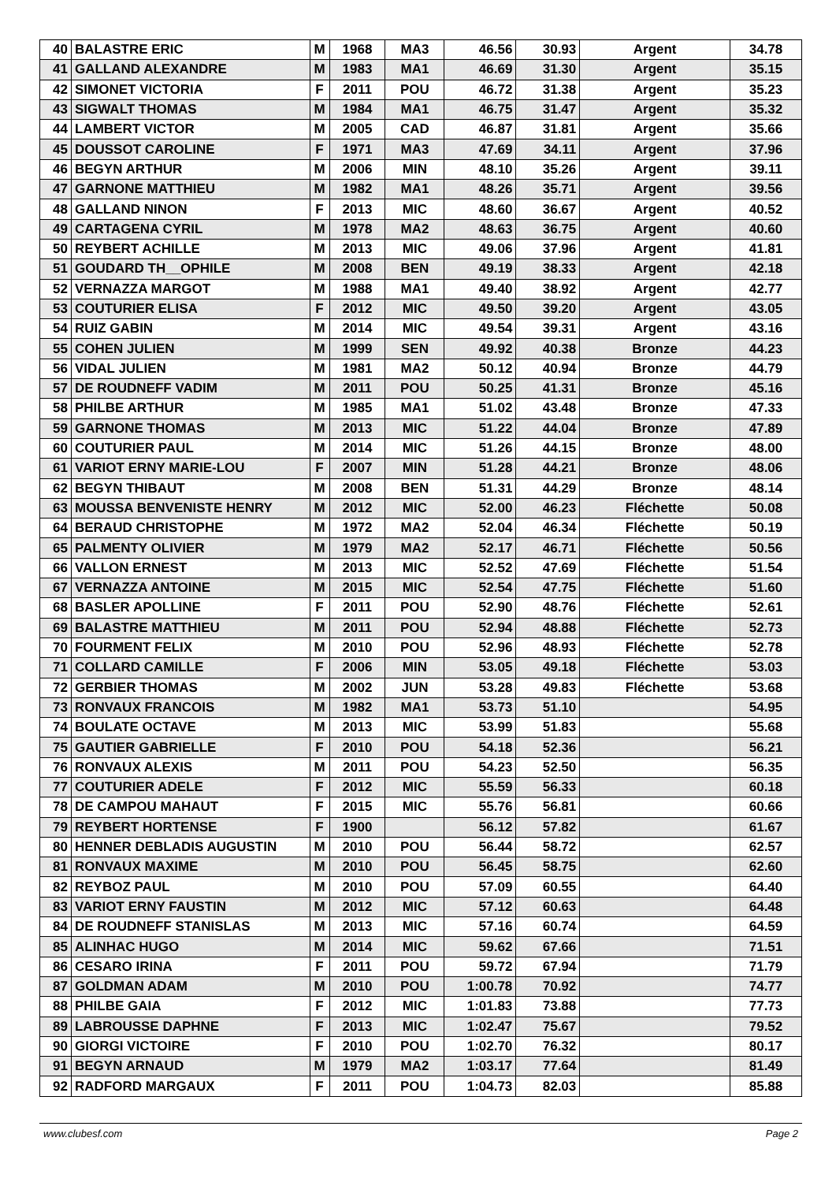| 40 | BALASTRE ERIC | M | 1968 | MA3 | 46.56 | 30.93 | Argent | 34.78 |
| 41 | GALLAND ALEXANDRE | M | 1983 | MA1 | 46.69 | 31.30 | Argent | 35.15 |
| 42 | SIMONET VICTORIA | F | 2011 | POU | 46.72 | 31.38 | Argent | 35.23 |
| 43 | SIGWALT THOMAS | M | 1984 | MA1 | 46.75 | 31.47 | Argent | 35.32 |
| 44 | LAMBERT VICTOR | M | 2005 | CAD | 46.87 | 31.81 | Argent | 35.66 |
| 45 | DOUSSOT CAROLINE | F | 1971 | MA3 | 47.69 | 34.11 | Argent | 37.96 |
| 46 | BEGYN ARTHUR | M | 2006 | MIN | 48.10 | 35.26 | Argent | 39.11 |
| 47 | GARNONE MATTHIEU | M | 1982 | MA1 | 48.26 | 35.71 | Argent | 39.56 |
| 48 | GALLAND NINON | F | 2013 | MIC | 48.60 | 36.67 | Argent | 40.52 |
| 49 | CARTAGENA CYRIL | M | 1978 | MA2 | 48.63 | 36.75 | Argent | 40.60 |
| 50 | REYBERT ACHILLE | M | 2013 | MIC | 49.06 | 37.96 | Argent | 41.81 |
| 51 | GOUDARD TH__OPHILE | M | 2008 | BEN | 49.19 | 38.33 | Argent | 42.18 |
| 52 | VERNAZZA MARGOT | M | 1988 | MA1 | 49.40 | 38.92 | Argent | 42.77 |
| 53 | COUTURIER ELISA | F | 2012 | MIC | 49.50 | 39.20 | Argent | 43.05 |
| 54 | RUIZ GABIN | M | 2014 | MIC | 49.54 | 39.31 | Argent | 43.16 |
| 55 | COHEN JULIEN | M | 1999 | SEN | 49.92 | 40.38 | Bronze | 44.23 |
| 56 | VIDAL JULIEN | M | 1981 | MA2 | 50.12 | 40.94 | Bronze | 44.79 |
| 57 | DE ROUDNEFF VADIM | M | 2011 | POU | 50.25 | 41.31 | Bronze | 45.16 |
| 58 | PHILBE ARTHUR | M | 1985 | MA1 | 51.02 | 43.48 | Bronze | 47.33 |
| 59 | GARNONE THOMAS | M | 2013 | MIC | 51.22 | 44.04 | Bronze | 47.89 |
| 60 | COUTURIER PAUL | M | 2014 | MIC | 51.26 | 44.15 | Bronze | 48.00 |
| 61 | VARIOT ERNY MARIE-LOU | F | 2007 | MIN | 51.28 | 44.21 | Bronze | 48.06 |
| 62 | BEGYN THIBAUT | M | 2008 | BEN | 51.31 | 44.29 | Bronze | 48.14 |
| 63 | MOUSSA BENVENISTE HENRY | M | 2012 | MIC | 52.00 | 46.23 | Fléchette | 50.08 |
| 64 | BERAUD CHRISTOPHE | M | 1972 | MA2 | 52.04 | 46.34 | Fléchette | 50.19 |
| 65 | PALMENTY OLIVIER | M | 1979 | MA2 | 52.17 | 46.71 | Fléchette | 50.56 |
| 66 | VALLON ERNEST | M | 2013 | MIC | 52.52 | 47.69 | Fléchette | 51.54 |
| 67 | VERNAZZA ANTOINE | M | 2015 | MIC | 52.54 | 47.75 | Fléchette | 51.60 |
| 68 | BASLER APOLLINE | F | 2011 | POU | 52.90 | 48.76 | Fléchette | 52.61 |
| 69 | BALASTRE MATTHIEU | M | 2011 | POU | 52.94 | 48.88 | Fléchette | 52.73 |
| 70 | FOURMENT FELIX | M | 2010 | POU | 52.96 | 48.93 | Fléchette | 52.78 |
| 71 | COLLARD CAMILLE | F | 2006 | MIN | 53.05 | 49.18 | Fléchette | 53.03 |
| 72 | GERBIER THOMAS | M | 2002 | JUN | 53.28 | 49.83 | Fléchette | 53.68 |
| 73 | RONVAUX FRANCOIS | M | 1982 | MA1 | 53.73 | 51.10 | | 54.95 |
| 74 | BOULATE OCTAVE | M | 2013 | MIC | 53.99 | 51.83 | | 55.68 |
| 75 | GAUTIER GABRIELLE | F | 2010 | POU | 54.18 | 52.36 | | 56.21 |
| 76 | RONVAUX ALEXIS | M | 2011 | POU | 54.23 | 52.50 | | 56.35 |
| 77 | COUTURIER ADELE | F | 2012 | MIC | 55.59 | 56.33 | | 60.18 |
| 78 | DE CAMPOU MAHAUT | F | 2015 | MIC | 55.76 | 56.81 | | 60.66 |
| 79 | REYBERT HORTENSE | F | 1900 | | 56.12 | 57.82 | | 61.67 |
| 80 | HENNER DEBLADIS AUGUSTIN | M | 2010 | POU | 56.44 | 58.72 | | 62.57 |
| 81 | RONVAUX MAXIME | M | 2010 | POU | 56.45 | 58.75 | | 62.60 |
| 82 | REYBOZ PAUL | M | 2010 | POU | 57.09 | 60.55 | | 64.40 |
| 83 | VARIOT ERNY FAUSTIN | M | 2012 | MIC | 57.12 | 60.63 | | 64.48 |
| 84 | DE ROUDNEFF STANISLAS | M | 2013 | MIC | 57.16 | 60.74 | | 64.59 |
| 85 | ALINHAC HUGO | M | 2014 | MIC | 59.62 | 67.66 | | 71.51 |
| 86 | CESARO IRINA | F | 2011 | POU | 59.72 | 67.94 | | 71.79 |
| 87 | GOLDMAN ADAM | M | 2010 | POU | 1:00.78 | 70.92 | | 74.77 |
| 88 | PHILBE GAIA | F | 2012 | MIC | 1:01.83 | 73.88 | | 77.73 |
| 89 | LABROUSSE DAPHNE | F | 2013 | MIC | 1:02.47 | 75.67 | | 79.52 |
| 90 | GIORGI VICTOIRE | F | 2010 | POU | 1:02.70 | 76.32 | | 80.17 |
| 91 | BEGYN ARNAUD | M | 1979 | MA2 | 1:03.17 | 77.64 | | 81.49 |
| 92 | RADFORD MARGAUX | F | 2011 | POU | 1:04.73 | 82.03 | | 85.88 |
www.clubesf.com Page 2